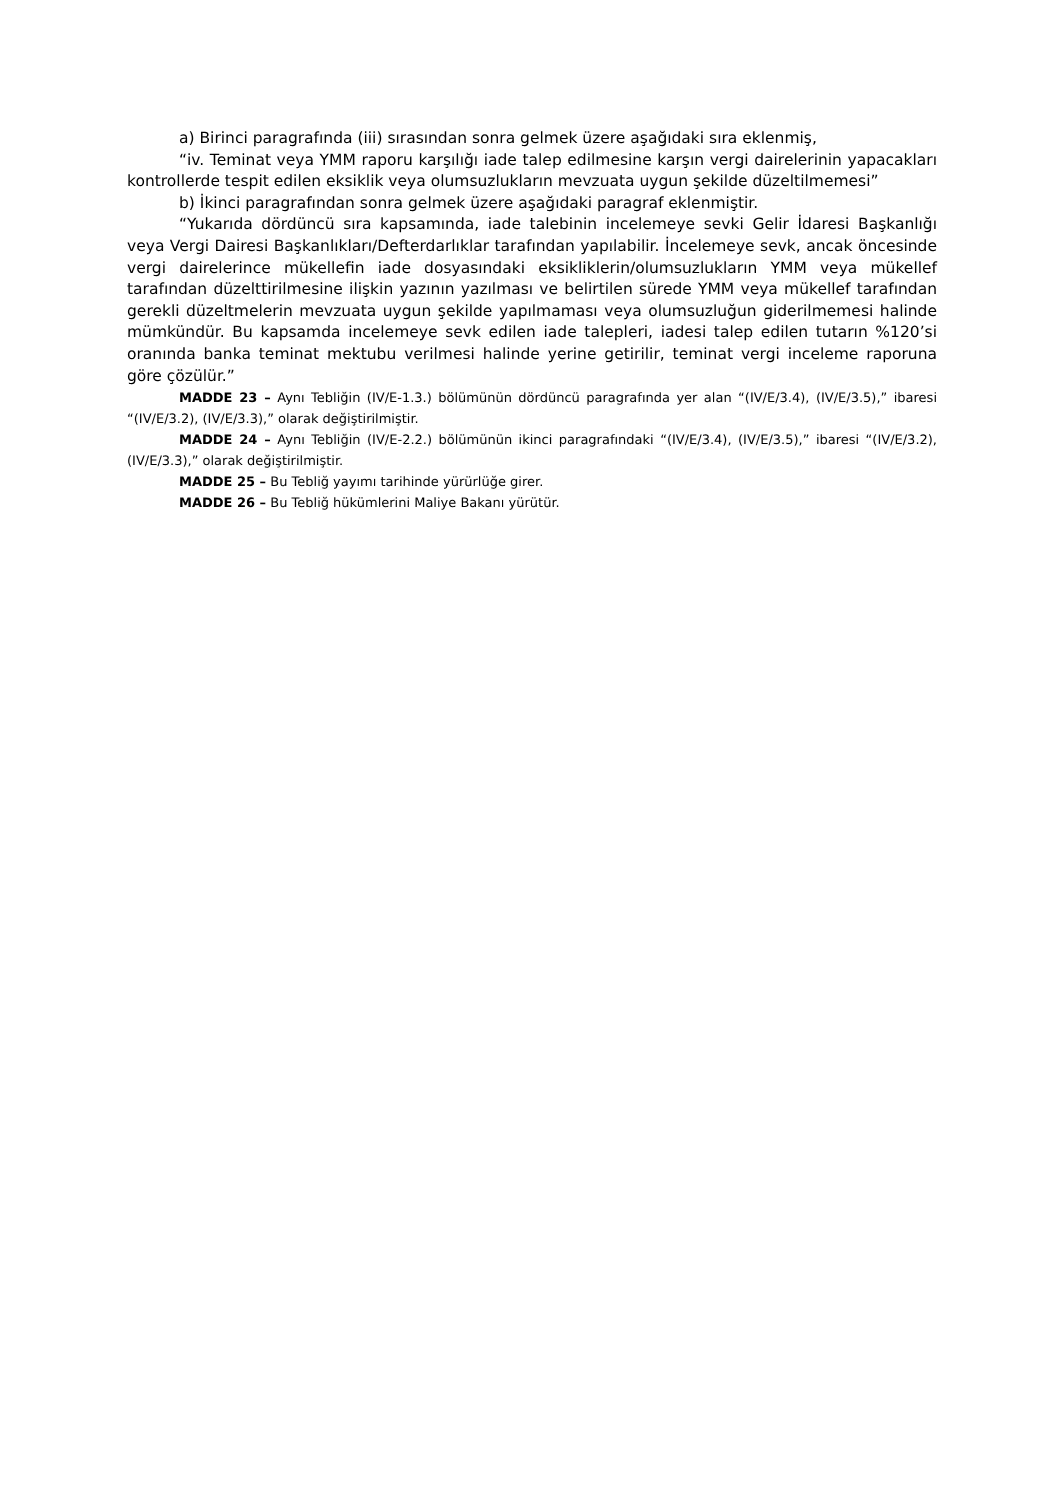a) Birinci paragrafında (iii) sırasından sonra gelmek üzere aşağıdaki sıra eklenmiş,
“iv. Teminat veya YMM raporu karşılığı iade talep edilmesine karşın vergi dairelerinin yapacakları kontrollerde tespit edilen eksiklik veya olumsuzlukların mevzuata uygun şekilde düzeltilmemesi”
b) İkinci paragrafından sonra gelmek üzere aşağıdaki paragraf eklenmiştir.
“Yukarıda dördüncü sıra kapsamında, iade talebinin incelemeye sevki Gelir İdaresi Başkanlığı veya Vergi Dairesi Başkanlıkları/Defterdarlıklar tarafından yapılabilir. İncelemeye sevk, ancak öncesinde vergi dairelerince mükellefin iade dosyasındaki eksikliklerin/olumsuzlukların YMM veya mükellef tarafından düzelttirilmesine ilişkin yazının yazılması ve belirtilen sürede YMM veya mükellef tarafından gerekli düzeltmelerin mevzuata uygun şekilde yapılmaması veya olumsuzluğun giderilmemesi halinde mümkündür. Bu kapsamda incelemeye sevk edilen iade talepleri, iadesi talep edilen tutarın %120’si oranında banka teminat mektubu verilmesi halinde yerine getirilir, teminat vergi inceleme raporuna göre çözülür.”
MADDE 23 – Aynı Tebliğin (IV/E-1.3.) bölümünün dördüncü paragrafında yer alan “(IV/E/3.4), (IV/E/3.5),” ibaresi “(IV/E/3.2), (IV/E/3.3),” olarak değiştirilmiştir.
MADDE 24 – Aynı Tebliğin (IV/E-2.2.) bölümünün ikinci paragrafındaki “(IV/E/3.4), (IV/E/3.5),” ibaresi “(IV/E/3.2), (IV/E/3.3),” olarak değiştirilmiştir.
MADDE 25 – Bu Tebliğ yayımı tarihinde yürürlüğe girer.
MADDE 26 – Bu Tebliğ hükümlerini Maliye Bakanı yürütür.